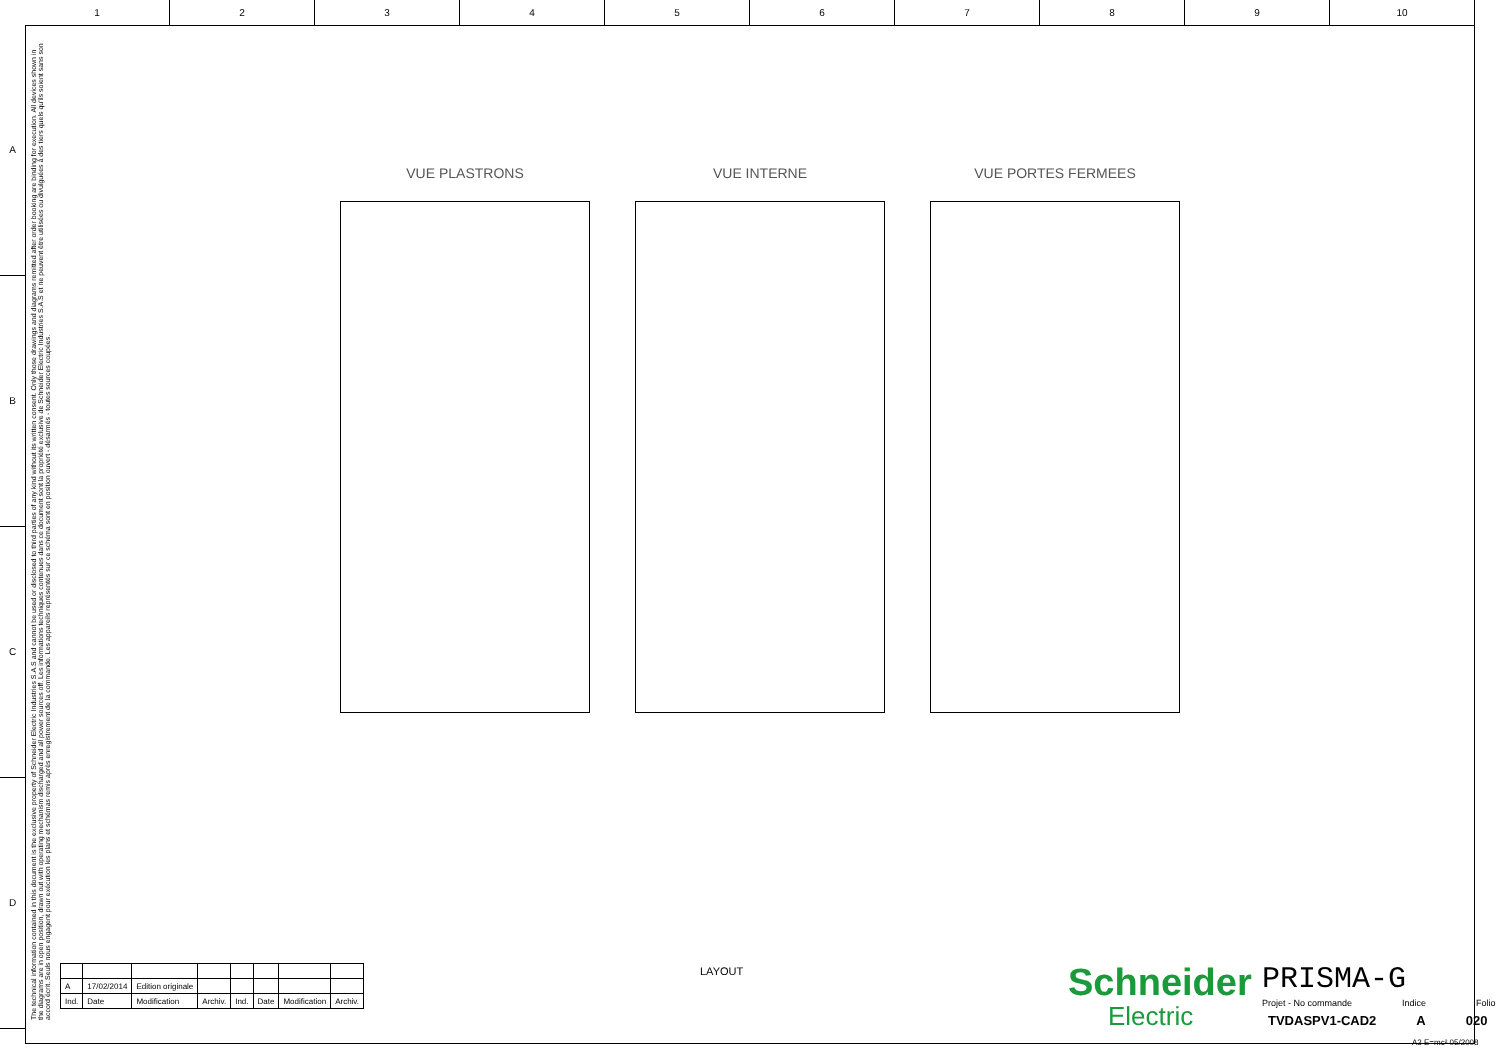1 2 3 4 5 6 7 8 9 10
A
B
C
D
The technical information contained in this document is the exclusive property of Schneider Electric Industries S.A.S and cannot be used or disclosed to third parties of any kind without its written consent. Only those drawings and diagrams remitted after order booking are binding for execution. All devices shown in the diagrams are in open position, drawn out with operating mechanism discharged and all power sources off. Les informations techniques contenues dans ce document sont la propriété exclusive de Schneider Electric Industries S.A.S et ne peuvent être utilisées ou divulguées à des tiers quels qu'ils soient sans son accord écrit. Seuls nous engagent pour exécution les plans et schémas remis après enregistrement de la commande. Les appareils représentés sur ce schéma sont en position ouvert - désarmés - toutes sources coupées.
VUE PLASTRONS VUE INTERNE VUE PORTES FERMEES
| A | 17/02/2014 | Edition originale | | | | | |
| Ind. | Date | Modification | Archiv. | Ind. | Date | Modification | Archiv. |
LAYOUT Schneider
Electric
PRISMA-G
Projet - No commande Indice Folio
TVDASPV1-CAD2 A 020
A3 E=mc² 05/2008